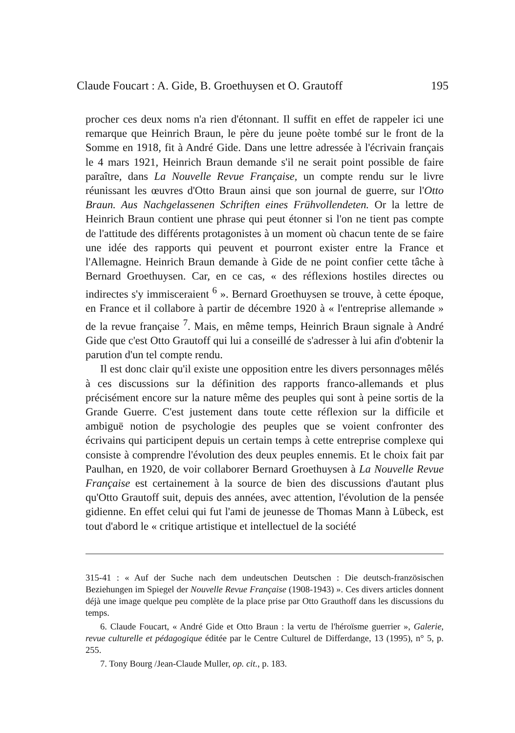Claude Foucart : A. Gide, B. Groethuysen et O. Grautoff 195
procher ces deux noms n'a rien d'étonnant. Il suffit en effet de rappeler ici une remarque que Heinrich Braun, le père du jeune poète tombé sur le front de la Somme en 1918, fit à André Gide. Dans une lettre adressée à l'écrivain français le 4 mars 1921, Heinrich Braun demande s'il ne serait point possible de faire paraître, dans La Nouvelle Revue Française, un compte rendu sur le livre réunissant les œuvres d'Otto Braun ainsi que son journal de guerre, sur l'Otto Braun. Aus Nachgelassenen Schriften eines Frühvollendeten. Or la lettre de Heinrich Braun contient une phrase qui peut étonner si l'on ne tient pas compte de l'attitude des différents protagonistes à un moment où chacun tente de se faire une idée des rapports qui peuvent et pourront exister entre la France et l'Allemagne. Heinrich Braun demande à Gide de ne point confier cette tâche à Bernard Groethuysen. Car, en ce cas, « des réflexions hostiles directes ou indirectes s'y immisceraient <sup>6</sup> ». Bernard Groethuysen se trouve, à cette époque, en France et il collabore à partir de décembre 1920 à « l'entreprise allemande » de la revue française <sup>7</sup>. Mais, en même temps, Heinrich Braun signale à André Gide que c'est Otto Grautoff qui lui a conseillé de s'adresser à lui afin d'obtenir la parution d'un tel compte rendu.
Il est donc clair qu'il existe une opposition entre les divers personnages mêlés à ces discussions sur la définition des rapports franco-allemands et plus précisément encore sur la nature même des peuples qui sont à peine sortis de la Grande Guerre. C'est justement dans toute cette réflexion sur la difficile et ambiguë notion de psychologie des peuples que se voient confronter des écrivains qui participent depuis un certain temps à cette entreprise complexe qui consiste à comprendre l'évolution des deux peuples ennemis. Et le choix fait par Paulhan, en 1920, de voir collaborer Bernard Groethuysen à La Nouvelle Revue Française est certainement à la source de bien des discussions d'autant plus qu'Otto Grautoff suit, depuis des années, avec attention, l'évolution de la pensée gidienne. En effet celui qui fut l'ami de jeunesse de Thomas Mann à Lübeck, est tout d'abord le « critique artistique et intellectuel de la société
315-41 : « Auf der Suche nach dem undeutschen Deutschen : Die deutsch-französischen Beziehungen im Spiegel der Nouvelle Revue Française (1908-1943) ». Ces divers articles donnent déjà une image quelque peu complète de la place prise par Otto Grauthoff dans les discussions du temps.
6. Claude Foucart, « André Gide et Otto Braun : la vertu de l'héroïsme guerrier », Galerie, revue culturelle et pédagogique éditée par le Centre Culturel de Differdange, 13 (1995), n° 5, p. 255.
7. Tony Bourg /Jean-Claude Muller, op. cit., p. 183.